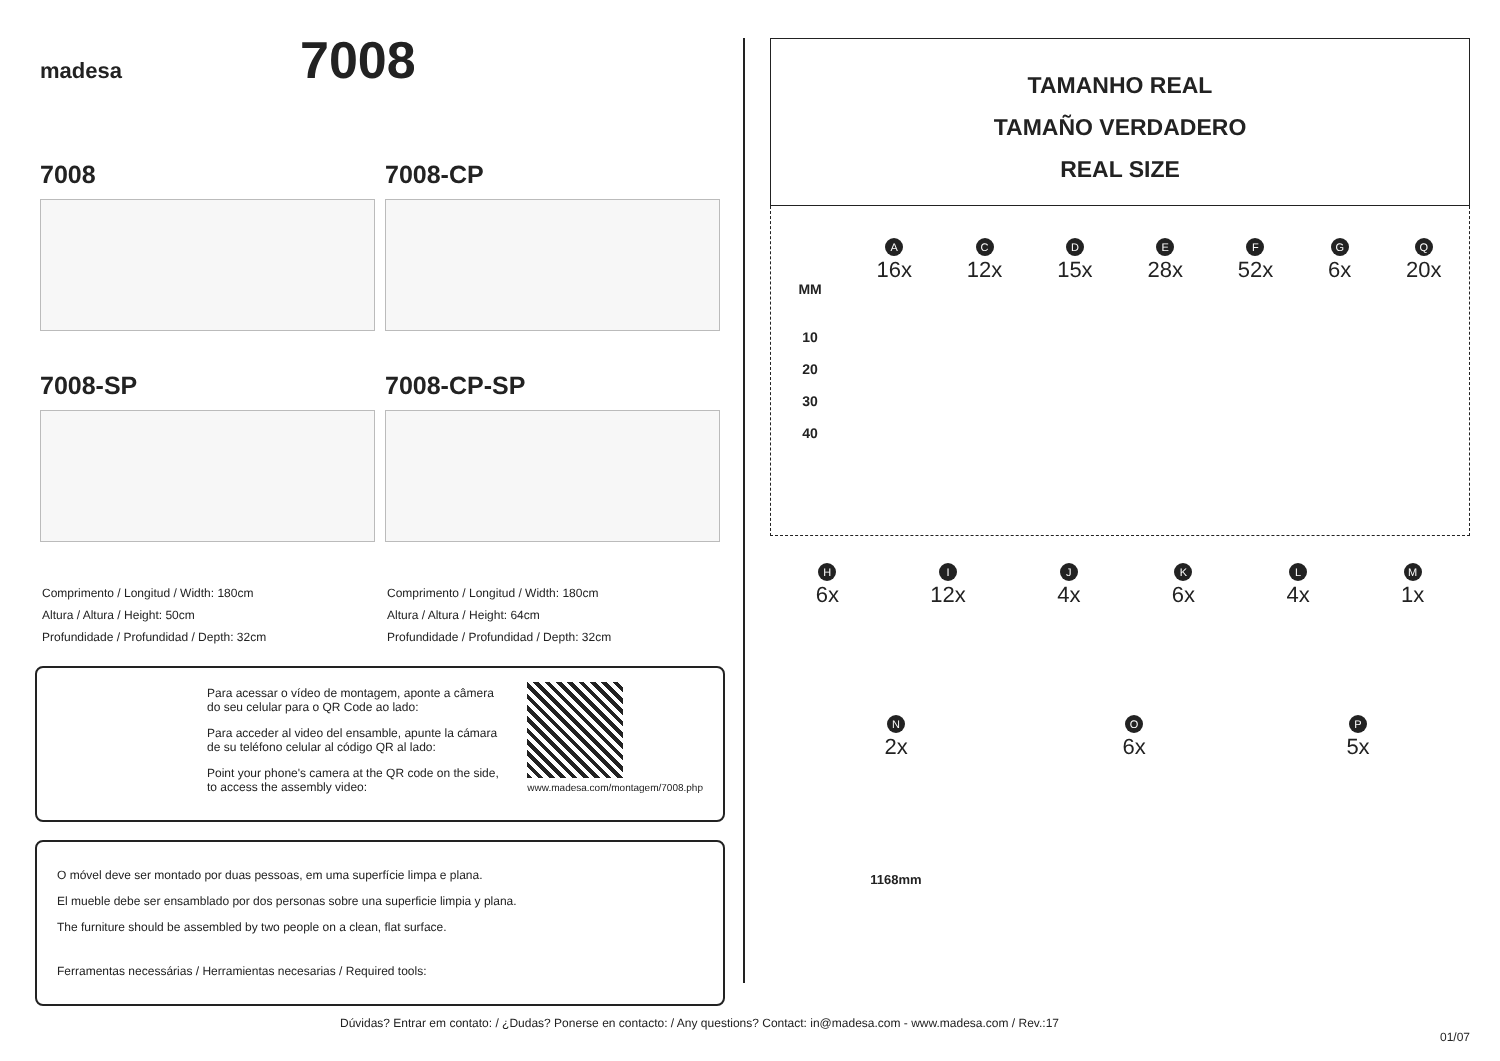madesa 7008
7008
7008-SP
Comprimento / Longitud / Width: 180cm
Altura / Altura / Height: 50cm
Profundidade / Profundidad / Depth: 32cm
7008-CP
7008-CP-SP
Comprimento / Longitud / Width: 180cm
Altura / Altura / Height: 64cm
Profundidade / Profundidad / Depth: 32cm
Para acessar o vídeo de montagem, aponte a câmera do seu celular para o QR Code ao lado:
Para acceder al video del ensamble, apunte la cámara de su teléfono celular al código QR al lado:
Point your phone's camera at the QR code on the side, to access the assembly video:
www.madesa.com/montagem/7008.php
O móvel deve ser montado por duas pessoas, em uma superfície limpa e plana.
El mueble debe ser ensamblado por dos personas sobre una superficie limpia y plana.
The furniture should be assembled by two people on a clean, flat surface.
Ferramentas necessárias / Herramientas necesarias / Required tools:
TAMANHO REAL
TAMAÑO VERDADERO
REAL SIZE
MM
10
20
30
40
A
16x
C
12x
D
15x
E
28x
F
52x
G
6x
Q
20x
H
6x
I
12x
J
4x
K
6x
L
4x
M
1x
N
2x
1168mm
O
6x
P
5x
Dúvidas? Entrar em contato: / ¿Dudas? Ponerse en contacto: / Any questions? Contact: in@madesa.com - www.madesa.com / Rev.:17
01/07